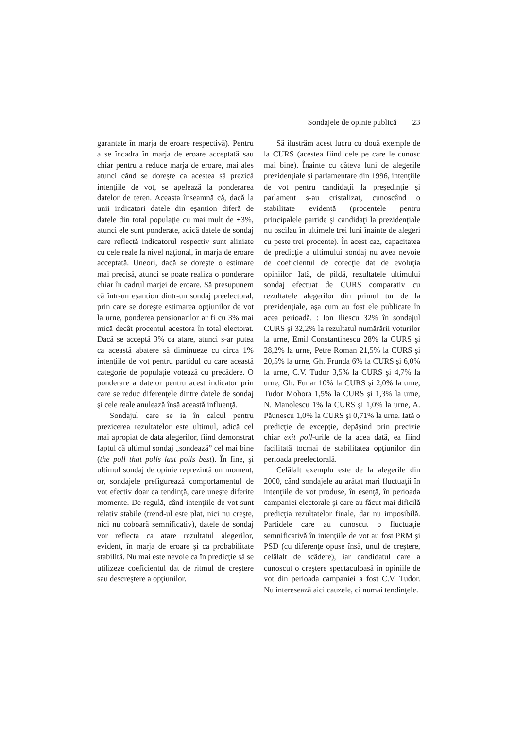Sondajele de opinie publică 23
garantate în marja de eroare respectivă). Pentru a se încadra în marja de eroare acceptată sau chiar pentru a reduce marja de eroare, mai ales atunci când se doreşte ca acestea să prezică intenţiile de vot, se apelează la ponderarea datelor de teren. Aceasta înseamnă că, dacă la unii indicatori datele din eşantion diferă de datele din total populaţie cu mai mult de ±3%, atunci ele sunt ponderate, adică datele de sondaj care reflectă indicatorul respectiv sunt aliniate cu cele reale la nivel naţional, în marja de eroare acceptată. Uneori, dacă se doreşte o estimare mai precisă, atunci se poate realiza o ponderare chiar în cadrul marjei de eroare. Să presupunem că într-un eşantion dintr-un sondaj preelectoral, prin care se doreşte estimarea opţiunilor de vot la urne, ponderea pensionarilor ar fi cu 3% mai mică decât procentul acestora în total electorat. Dacă se acceptă 3% ca atare, atunci s-ar putea ca această abatere să diminueze cu circa 1% intenţiile de vot pentru partidul cu care această categorie de populaţie votează cu precădere. O ponderare a datelor pentru acest indicator prin care se reduc diferenţele dintre datele de sondaj şi cele reale anulează însă această influenţă.
Sondajul care se ia în calcul pentru prezicerea rezultatelor este ultimul, adică cel mai apropiat de data alegerilor, fiind demonstrat faptul că ultimul sondaj „sondează” cel mai bine (the poll that polls last polls best). În fine, şi ultimul sondaj de opinie reprezintă un moment, or, sondajele prefigurează comportamentul de vot efectiv doar ca tendinţă, care uneşte diferite momente. De regulă, când intenţiile de vot sunt relativ stabile (trend-ul este plat, nici nu creşte, nici nu coboară semnificativ), datele de sondaj vor reflecta ca atare rezultatul alegerilor, evident, în marja de eroare şi ca probabilitate stabilită. Nu mai este nevoie ca în predicţie să se utilizeze coeficientul dat de ritmul de creştere sau descreştere a opţiunilor.
Să ilustrăm acest lucru cu două exemple de la CURS (acestea fiind cele pe care le cunosc mai bine). Înainte cu câteva luni de alegerile prezidenţiale şi parlamentare din 1996, intenţiile de vot pentru candidaţii la preşedinţie şi parlament s-au cristalizat, cunoscând o stabilitate evidentă (procentele pentru principalele partide şi candidaţi la prezidenţiale nu oscilau în ultimele trei luni înainte de alegeri cu peste trei procente). În acest caz, capacitatea de predicţie a ultimului sondaj nu avea nevoie de coeficientul de corecţie dat de evoluţia opiniilor. Iată, de pildă, rezultatele ultimului sondaj efectuat de CURS comparativ cu rezultatele alegerilor din primul tur de la prezidenţiale, aşa cum au fost ele publicate în acea perioadă. : Ion Iliescu 32% în sondajul CURS şi 32,2% la rezultatul numărării voturilor la urne, Emil Constantinescu 28% la CURS şi 28,2% la urne, Petre Roman 21,5% la CURS şi 20,5% la urne, Gh. Frunda 6% la CURS şi 6,0% la urne, C.V. Tudor 3,5% la CURS şi 4,7% la urne, Gh. Funar 10% la CURS şi 2,0% la urne, Tudor Mohora 1,5% la CURS şi 1,3% la urne, N. Manolescu 1% la CURS şi 1,0% la urne, A. Păunescu 1,0% la CURS şi 0,71% la urne. Iată o predicţie de excepţie, depăşind prin precizie chiar exit poll-urile de la acea dată, ea fiind facilitată tocmai de stabilitatea opţiunilor din perioada preelectorală.
Celălalt exemplu este de la alegerile din 2000, când sondajele au arătat mari fluctuaţii în intenţiile de vot produse, în esenţă, în perioada campaniei electorale şi care au făcut mai dificilă predicţia rezultatelor finale, dar nu imposibilă. Partidele care au cunoscut o fluctuaţie semnificativă în intenţiile de vot au fost PRM şi PSD (cu diferenţe opuse însă, unul de creştere, celălalt de scădere), iar candidatul care a cunoscut o creştere spectaculoasă în opiniile de vot din perioada campaniei a fost C.V. Tudor. Nu interesează aici cauzele, ci numai tendinţele.